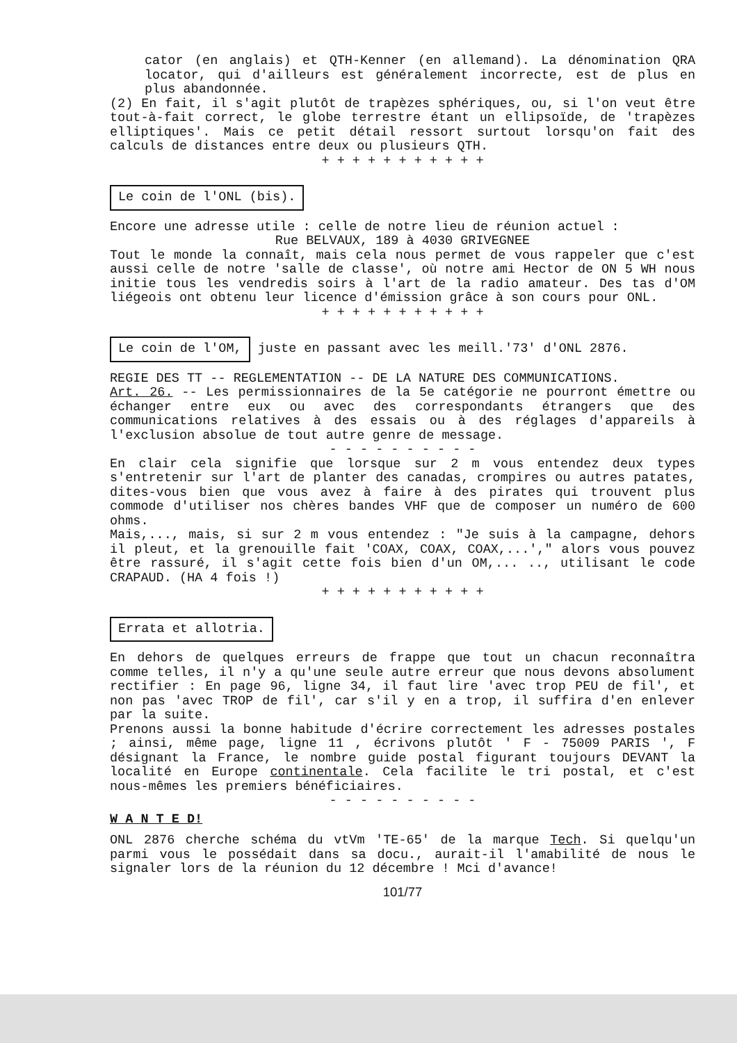cator (en anglais) et QTH-Kenner (en allemand). La dénomination QRA locator, qui d'ailleurs est généralement incorrecte, est de plus en plus abandonnée.
(2) En fait, il s'agit plutôt de trapèzes sphériques, ou, si l'on veut être tout-à-fait correct, le globe terrestre étant un ellipsoïde, de 'trapèzes elliptiques'. Mais ce petit détail ressort surtout lorsqu'on fait des calculs de distances entre deux ou plusieurs QTH.
+ + + + + + + + + + +
Le coin de l'ONL (bis).
Encore une adresse utile : celle de notre lieu de réunion actuel :
Rue BELVAUX, 189 à 4030 GRIVEGNEE
Tout le monde la connaît, mais cela nous permet de vous rappeler que c'est aussi celle de notre 'salle de classe', où notre ami Hector de ON 5 WH nous initie tous les vendredis soirs à l'art de la radio amateur. Des tas d'OM liégeois ont obtenu leur licence d'émission grâce à son cours pour ONL.
+ + + + + + + + + + +
Le coin de l'OM, juste en passant avec les meill.'73' d'ONL 2876.
REGIE DES TT -- REGLEMENTATION -- DE LA NATURE DES COMMUNICATIONS.
Art. 26. -- Les permissionnaires de la 5e catégorie ne pourront émettre ou échanger entre eux ou avec des correspondants étrangers que des communications relatives à des essais ou à des réglages d'appareils à l'exclusion absolue de tout autre genre de message.
- - - - - - - - - -
En clair cela signifie que lorsque sur 2 m vous entendez deux types s'entretenir sur l'art de planter des canadas, crompires ou autres patates, dites-vous bien que vous avez à faire à des pirates qui trouvent plus commode d'utiliser nos chères bandes VHF que de composer un numéro de 600 ohms.
Mais,..., mais, si sur 2 m vous entendez : "Je suis à la campagne, dehors il pleut, et la grenouille fait 'COAX, COAX, COAX,...'," alors vous pouvez être rassuré, il s'agit cette fois bien d'un OM,... .., utilisant le code CRAPAUD. (HA 4 fois !)
+ + + + + + + + + + +
Errata et allotria.
En dehors de quelques erreurs de frappe que tout un chacun reconnaîtra comme telles, il n'y a qu'une seule autre erreur que nous devons absolument rectifier : En page 96, ligne 34, il faut lire 'avec trop PEU de fil', et non pas 'avec TROP de fil', car s'il y en a trop, il suffira d'en enlever par la suite.
Prenons aussi la bonne habitude d'écrire correctement les adresses postales ; ainsi, même page, ligne 11 , écrivons plutôt ' F - 75009 PARIS ', F désignant la France, le nombre guide postal figurant toujours DEVANT la localité en Europe continentale. Cela facilite le tri postal, et c'est nous-mêmes les premiers bénéficiaires.
- - - - - - - - - -
W A N T E D!
ONL 2876 cherche schéma du vtVm 'TE-65' de la marque Tech. Si quelqu'un parmi vous le possédait dans sa docu., aurait-il l'amabilité de nous le signaler lors de la réunion du 12 décembre ! Mci d'avance!
101/77